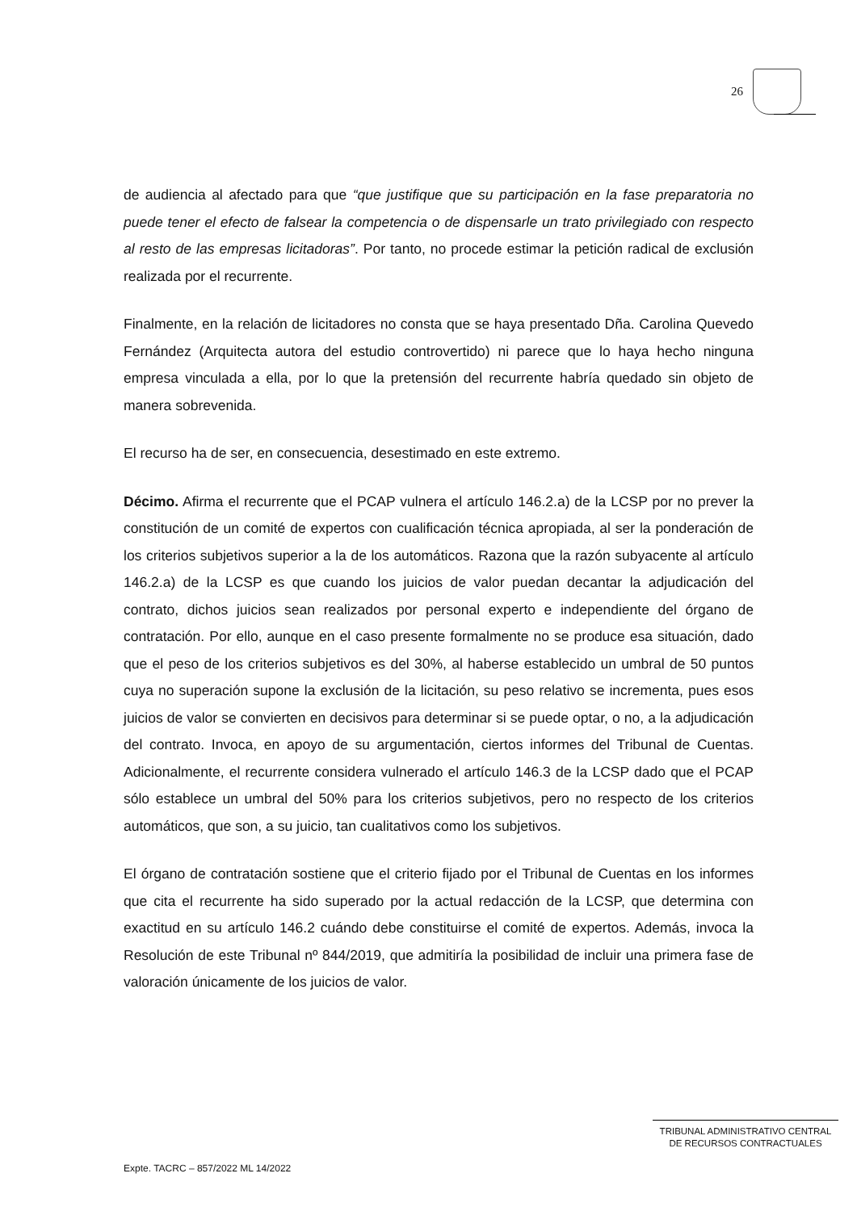26
de audiencia al afectado para que “que justifique que su participación en la fase preparatoria no puede tener el efecto de falsear la competencia o de dispensarle un trato privilegiado con respecto al resto de las empresas licitadoras”. Por tanto, no procede estimar la petición radical de exclusión realizada por el recurrente.
Finalmente, en la relación de licitadores no consta que se haya presentado Dña. Carolina Quevedo Fernández (Arquitecta autora del estudio controvertido) ni parece que lo haya hecho ninguna empresa vinculada a ella, por lo que la pretensión del recurrente habría quedado sin objeto de manera sobrevenida.
El recurso ha de ser, en consecuencia, desestimado en este extremo.
Décimo. Afirma el recurrente que el PCAP vulnera el artículo 146.2.a) de la LCSP por no prever la constitución de un comité de expertos con cualificación técnica apropiada, al ser la ponderación de los criterios subjetivos superior a la de los automáticos. Razona que la razón subyacente al artículo 146.2.a) de la LCSP es que cuando los juicios de valor puedan decantar la adjudicación del contrato, dichos juicios sean realizados por personal experto e independiente del órgano de contratación. Por ello, aunque en el caso presente formalmente no se produce esa situación, dado que el peso de los criterios subjetivos es del 30%, al haberse establecido un umbral de 50 puntos cuya no superación supone la exclusión de la licitación, su peso relativo se incrementa, pues esos juicios de valor se convierten en decisivos para determinar si se puede optar, o no, a la adjudicación del contrato. Invoca, en apoyo de su argumentación, ciertos informes del Tribunal de Cuentas. Adicionalmente, el recurrente considera vulnerado el artículo 146.3 de la LCSP dado que el PCAP sólo establece un umbral del 50% para los criterios subjetivos, pero no respecto de los criterios automáticos, que son, a su juicio, tan cualitativos como los subjetivos.
El órgano de contratación sostiene que el criterio fijado por el Tribunal de Cuentas en los informes que cita el recurrente ha sido superado por la actual redacción de la LCSP, que determina con exactitud en su artículo 146.2 cuándo debe constituirse el comité de expertos. Además, invoca la Resolución de este Tribunal nº 844/2019, que admitiría la posibilidad de incluir una primera fase de valoración únicamente de los juicios de valor.
TRIBUNAL ADMINISTRATIVO CENTRAL
DE RECURSOS CONTRACTUALES
Expte. TACRC – 857/2022 ML 14/2022